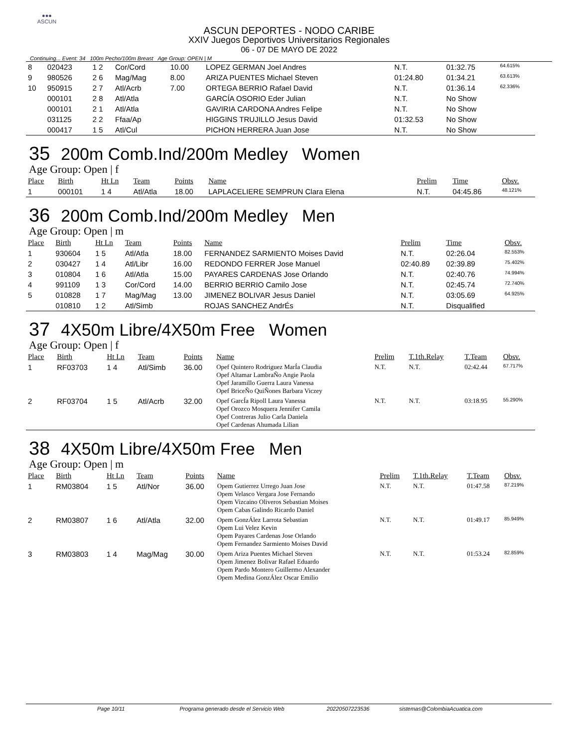●●●
ASCUN
ASCUN DEPORTES - NODO CARIBE
XXIV Juegos Deportivos Universitarios Regionales
06 - 07 DE MAYO DE 2022
Continuing... Event: 34 100m Pecho/100m Breast Age Group: OPEN | M
| 8 | 020423 | 1 2 | Cor/Cord | 10.00 | LOPEZ GERMAN Joel Andres | N.T. | 01:32.75 | 64.615% |
| 9 | 980526 | 2 6 | Mag/Mag | 8.00 | ARIZA PUENTES Michael Steven | 01:24.80 | 01:34.21 | 63.613% |
| 10 | 950915 | 2 7 | Atl/Acrb | 7.00 | ORTEGA BERRIO Rafael David | N.T. | 01:36.14 | 62.336% |
| | 000101 | 2 8 | Atl/Atla | | GARCÍA OSORIO Eder Julian | N.T. | No Show | |
| | 000101 | 2 1 | Atl/Atla | | GAVIRIA CARDONA Andres Felipe | N.T. | No Show | |
| | 031125 | 2 2 | Ffaa/Ap | | HIGGINS TRUJILLO Jesus David | 01:32.53 | No Show | |
| | 000417 | 1 5 | Atl/Cul | | PICHON HERRERA Juan Jose | N.T. | No Show | |
35 200m Comb.Ind/200m Medley Women
Age Group: Open | f
| Place | Birth | Ht Ln | Team | Points | Name | Prelim | Time | Obsv. |
| --- | --- | --- | --- | --- | --- | --- | --- | --- |
| 1 | 000101 | 1 4 | Atl/Atla | 18.00 | LAPLACELIERE SEMPRUN Clara Elena | N.T. | 04:45.86 | 48.121% |
36 200m Comb.Ind/200m Medley Men
Age Group: Open | m
| Place | Birth | Ht Ln | Team | Points | Name | Prelim | Time | Obsv. |
| --- | --- | --- | --- | --- | --- | --- | --- | --- |
| 1 | 930604 | 1 5 | Atl/Atla | 18.00 | FERNANDEZ SARMIENTO Moises David | N.T. | 02:26.04 | 82.553% |
| 2 | 030427 | 1 4 | Atl/Libr | 16.00 | REDONDO FERRER Jose Manuel | 02:40.89 | 02:39.89 | 75.402% |
| 3 | 010804 | 1 6 | Atl/Atla | 15.00 | PAYARES CARDENAS Jose Orlando | N.T. | 02:40.76 | 74.994% |
| 4 | 991109 | 1 3 | Cor/Cord | 14.00 | BERRIO BERRIO Camilo Jose | N.T. | 02:45.74 | 72.740% |
| 5 | 010828 | 1 7 | Mag/Mag | 13.00 | JIMENEZ BOLIVAR Jesus Daniel | N.T. | 03:05.69 | 64.925% |
| | 010810 | 1 2 | Atl/Simb | | ROJAS SANCHEZ AndrÉs | N.T. | Disqualified | |
37 4X50m Libre/4X50m Free Women
Age Group: Open | f
| Place | Birth | Ht Ln | Team | Points | Name | Prelim | T.1th.Relay | T.Team | Obsv. |
| --- | --- | --- | --- | --- | --- | --- | --- | --- | --- |
| 1 | RF03703 | 1 4 | Atl/Simb | 36.00 | Opef Quintero Rodriguez MarÍa Claudia Opef Altamar LambraÑo Angie Paola Opef Jaramillo Guerra Laura Vanessa Opef BriceÑo QuiÑones Barbara Viczey | N.T. | N.T. | 02:42.44 | 67.717% |
| 2 | RF03704 | 1 5 | Atl/Acrb | 32.00 | Opef GarcÍa Ripoll Laura Vanessa Opef Orozco Mosquera Jennifer Camila Opef Contreras Julio Carla Daniela Opef Cardenas Ahumada Lilian | N.T. | N.T. | 03:18.95 | 55.290% |
38 4X50m Libre/4X50m Free Men
Age Group: Open | m
| Place | Birth | Ht Ln | Team | Points | Name | Prelim | T.1th.Relay | T.Team | Obsv. |
| --- | --- | --- | --- | --- | --- | --- | --- | --- | --- |
| 1 | RM03804 | 1 5 | Atl/Nor | 36.00 | Opem Gutierrez Urrego Juan Jose Opem Velasco Vergara Jose Fernando Opem Vizcaino Oliveros Sebastian Moises Opem Cabas Galindo Ricardo Daniel | N.T. | N.T. | 01:47.58 | 87.219% |
| 2 | RM03807 | 1 6 | Atl/Atla | 32.00 | Opem GonzÁlez Larrota Sebastian Opem Lui Velez Kevin Opem Payares Cardenas Jose Orlando Opem Fernandez Sarmiento Moises David | N.T. | N.T. | 01:49.17 | 85.949% |
| 3 | RM03803 | 1 4 | Mag/Mag | 30.00 | Opem Ariza Puentes Michael Steven Opem Jimenez Bolivar Rafael Eduardo Opem Pardo Montero Guillermo Alexander Opem Medina GonzÁlez Oscar Emilio | N.T. | N.T. | 01:53.24 | 82.859% |
Page 10/11 Programa generado desde el Servicio Web 20220507223536 sistemas@ColombiaAcuatica.com